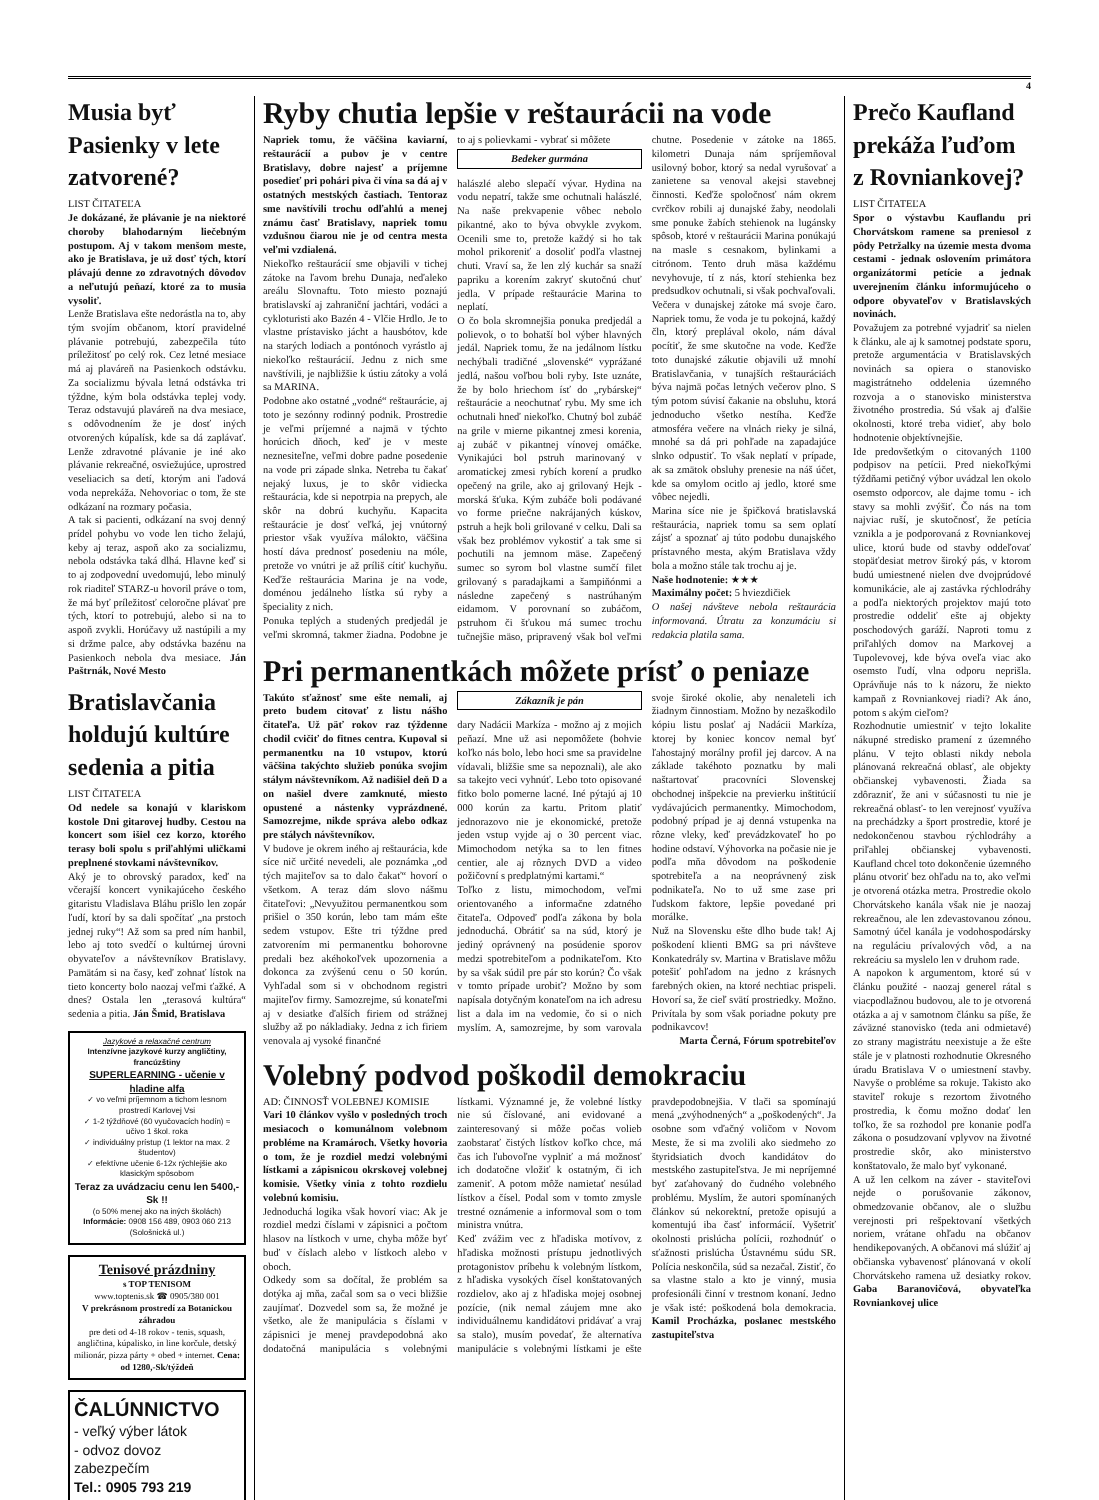4
Musia byť Pasienky v lete zatvorené?
LIST ČITATEĽA
Je dokázané, že plávanie je na niektoré choroby blahodarným liečebným postupom. Aj v takom menšom meste, ako je Bratislava, je už dosť tých, ktorí plávajú denne zo zdravotných dôvodov a neľutujú peňazí, ktoré za to musia vysoliť.
Lenže Bratislava ešte nedorástla na to, aby tým svojím občanom, ktorí pravidelné plávanie potrebujú, zabezpečila túto príležitosť po celý rok. Cez letné mesiace má aj plaváreň na Pasienkoch odstávku. Za socializmu bývala letná odstávka tri týždne, kým bola odstávka teplej vody. Teraz odstavujú plaváreň na dva mesiace, s odôvodnením že je dosť iných otvorených kúpalísk, kde sa dá zaplávať. Lenže zdravotné plávanie je iné ako plávanie rekreačné, osviežujúce, uprostred veseliacich sa detí, ktorým ani ľadová voda neprekáža. Nehovoriac o tom, že ste odkázaní na rozmary počasia.
A tak si pacienti, odkázaní na svoj denný prídel pohybu vo vode len ticho želajú, keby aj teraz, aspoň ako za socializmu, nebola odstávka taká dlhá. Hlavne keď si to aj zodpovední uvedomujú, lebo minulý rok riaditeľ STARZ-u hovoril práve o tom, že má byť príležitosť celoročne plávať pre tých, ktorí to potrebujú, alebo si na to aspoň zvykli. Horúčavy už nastúpili a my si držme palce, aby odstávka bazénu na Pasienkoch nebola dva mesiace. Ján Paštrnák, Nové Mesto
Bratislavčania holdujú kultúre sedenia a pitia
LIST ČITATEĽA
Od nedele sa konajú v klariskom kostole Dni gitarovej hudby. Cestou na koncert som išiel cez korzo, ktorého terasy boli spolu s priľahlými uličkami preplnené stovkami návštevníkov.
Aký je to obrovský paradox, keď na včerajší koncert vynikajúceho českého gitaristu Vladislava Bláhu prišlo len zopár ľudí, ktorí by sa dali spočítať „na prstoch jednej ruky“! Až som sa pred ním hanbil, lebo aj toto svedčí o kultúrnej úrovni obyvateľov a návštevníkov Bratislavy. Pamätám si na časy, keď zohnať lístok na tieto koncerty bolo naozaj veľmi ťažké. A dnes? Ostala len „terasová kultúra“ sedenia a pitia. Ján Šmid, Bratislava
Jazykové a relaxačné centrum
Intenzívne jazykové kurzy angličtiny, francúzštiny
SUPERLEARNING - učenie v hladine alfa
✓ vo veľmi príjemnom a tichom lesnom prostredí Karlovej Vsi
✓ 1-2 týždňové (60 vyučovacích hodín) ≈ učivo 1 škol. roka
✓ individuálny prístup (1 lektor na max. 2 študentov)
✓ efektívne učenie 6-12x rýchlejšie ako klasickým spôsobom
Teraz za uvádzaciu cenu len 5400,- Sk !!
(o 50% menej ako na iných školách)
Informácie: 0908 156 489, 0903 060 213 (Sološnická ul.)
Tenisové prázdniny
s TOP TENISOM
www.toptenis.sk ☎ 0905/380 001
V prekrásnom prostredí za Botanickou záhradou
pre deti od 4-18 rokov - tenis, squash, angličtina, kúpalisko, in line korčule, detský milionár, pizza párty + obed + internet. Cena: od 1280,-Sk/týždeň
ČALÚNNICTVO
- veľký výber látok
- odvoz dovoz zabezpečím
Tel.: 0905 793 219
Ryby chutia lepšie v reštaurácii na vode
Napriek tomu, že väčšina kaviarní, reštaurácií a pubov je v centre Bratislavy, dobre najesť a príjemne posedieť pri pohári piva či vína sa dá aj v ostatných mestských častiach. Tentoraz sme navštívili trochu odľahlú a menej známu časť Bratislavy, napriek tomu vzdušnou čiarou nie je od centra mesta veľmi vzdialená.
Niekoľko reštaurácií sme objavili v tichej zátoke na ľavom brehu Dunaja, neďaleko areálu Slovnaftu. Toto miesto poznajú bratislavskí aj zahraniční jachtári, vodáci a cykloturisti ako Bazén 4 - Vlčie Hrdlo. Je to vlastne prístavisko jácht a hausbótov, kde na starých lodiach a pontónoch vyrástlo aj niekoľko reštaurácií. Jednu z nich sme navštívili, je najbližšie k ústiu zátoky a volá sa MARINA.
Podobne ako ostatné „vodné“ reštaurácie, aj toto je sezónny rodinný podnik. Prostredie je veľmi príjemné a najmä v týchto horúcich dňoch, keď je v meste neznesiteľne, veľmi dobre padne posedenie na vode pri západe slnka. Netreba tu čakať nejaký luxus, je to skôr vidiecka reštaurácia, kde si nepotrpia na prepych, ale skôr na dobrú kuchyňu. Kapacita reštaurácie je dosť veľká, jej vnútorný priestor však využíva málokto, väčšina hostí dáva prednosť posedeniu na móle, pretože vo vnútri je až príliš cítiť kuchyňu. Keďže reštaurácia Marina je na vode, doménou jedálneho lístka sú ryby a špeciality z nich.
Ponuka teplých a studených predjedál je veľmi skromná, takmer žiadna. Podobne je to aj s polievkami - vybrať si môžete
Bedeker gurmána
halászlé alebo slepačí vývar. Hydina na vodu nepatrí, takže sme ochutnali halászlé. Na naše prekvapenie vôbec nebolo pikantné, ako to býva obvykle zvykom. Ocenili sme to, pretože každý si ho tak mohol prikoreniť a dosoliť podľa vlastnej chuti. Vraví sa, že len zlý kuchár sa snaží papriku a korením zakryť skutočnú chuť jedla. V prípade reštaurácie Marina to neplatí.
O čo bola skromnejšia ponuka predjedál a polievok, o to bohatší bol výber hlavných jedál. Napriek tomu, že na jedálnom lístku nechýbali tradičné „slovenské“ vyprážané jedlá, našou voľbou boli ryby. Iste uznáte, že by bolo hriechom ísť do „rybárskej“ reštaurácie a neochutnať rybu. My sme ich ochutnali hneď niekoľko. Chutný bol zubáč na grile v mierne pikantnej zmesi korenia, aj zubáč v pikantnej vínovej omáčke. Vynikajúci bol pstruh marinovaný v aromatickej zmesi rybích korení a prudko opečený na grile, ako aj grilovaný Hejk - morská šťuka. Kým zubáče boli podávané vo forme priečne nakrájaných kúskov, pstruh a hejk boli grilované v celku. Dali sa však bez problémov vykostiť a tak sme si pochutili na jemnom mäse. Zapečený sumec so syrom bol vlastne sumčí filet grilovaný s paradajkami a šampiňónmi a následne zapečený s nastrúhaným eidamom. V porovnaní so zubáčom, pstruhom či šťukou má sumec trochu tučnejšie mäso, pripravený však bol veľmi chutne. Posedenie v zátoke na 1865. kilometri Dunaja nám spríjemňoval usilovný bobor, ktorý sa nedal vyrušovať a zanietene sa venoval akejsi stavebnej činnosti. Keďže spoločnosť nám okrem cvrčkov robili aj dunajské žaby, neodolali sme ponuke žabích stehienok na lugánsky spôsob, ktoré v reštaurácii Marina ponúkajú na masle s cesnakom, bylinkami a citrónom. Tento druh mäsa každému nevyhovuje, tí z nás, ktorí stehienka bez predsudkov ochutnali, si však pochvaľovali.
Večera v dunajskej zátoke má svoje čaro. Napriek tomu, že voda je tu pokojná, každý čln, ktorý preplával okolo, nám dával pocítiť, že sme skutočne na vode. Keďže toto dunajské zákutie objavili už mnohí Bratislavčania, v tunajších reštauráciách býva najmä počas letných večerov plno. S tým potom súvisí čakanie na obsluhu, ktorá jednoducho všetko nestíha. Keďže atmosféra večere na vlnách rieky je silná, mnohé sa dá pri pohľade na zapadajúce slnko odpustiť. To však neplatí v prípade, ak sa zmätok obsluhy prenesie na náš účet, kde sa omylom ocitlo aj jedlo, ktoré sme vôbec nejedli.
Marina síce nie je špičková bratislavská reštaurácia, napriek tomu sa sem oplatí zájsť a spoznať aj túto podobu dunajského prístavného mesta, akým Bratislava vždy bola a možno stále tak trochu aj je.
Naše hodnotenie: ★★★
Maximálny počet: 5 hviezdičiek
O našej návšteve nebola reštaurácia informovaná. Útratu za konzumáciu si redakcia platila sama.
Pri permanentkách môžete prísť o peniaze
Takúto sťažnosť sme ešte nemali, aj preto budem citovať z listu nášho čitateľa. Už päť rokov raz týždenne chodil cvičiť do fitnes centra. Kupoval si permanentku na 10 vstupov, ktorú väčšina takýchto služieb ponúka svojim stálym návštevníkom. Až nadišiel deň D a on našiel dvere zamknuté, miesto opustené a nástenky vyprázdnené. Samozrejme, nikde správa alebo odkaz pre stálych návštevníkov.
V budove je okrem iného aj reštaurácia, kde síce nič určité nevedeli, ale poznámka „od tých majiteľov sa to dalo čakať“ hovorí o všetkom. A teraz dám slovo nášmu čitateľovi: „Nevyužitou permanentkou som prišiel o 350 korún, lebo tam mám ešte sedem vstupov. Ešte tri týždne pred zatvorením mi permanentku bohorovne predali bez akéhokoľvek upozornenia a dokonca za zvýšenú cenu o 50 korún. Vyhľadal som si v obchodnom registri majiteľov firmy. Samozrejme, sú konateľmi aj v desiatke ďalších firiem od strážnej služby až po nákladiaky. Jedna z ich firiem venovala aj vysoké finančné
Zákazník je pán
dary Nadácii Markíza - možno aj z mojich peňazí. Mne už asi nepomôžete (bohvie koľko nás bolo, lebo hoci sme sa pravidelne vídavali, bližšie sme sa nepoznali), ale ako sa takejto veci vyhnúť. Lebo toto opisované fitko bolo pomerne lacné. Iné pýtajú aj 10 000 korún za kartu. Pritom platiť jednorazovo nie je ekonomické, pretože jeden vstup vyjde aj o 30 percent viac. Mimochodom netýka sa to len fitnes centier, ale aj rôznych DVD a video požičovní s predplatnými kartami.“
Toľko z listu, mimochodom, veľmi orientovaného a informačne zdatného čitateľa. Odpoveď podľa zákona by bola jednoduchá. Obrátiť sa na súd, ktorý je jediný oprávnený na posúdenie sporov medzi spotrebiteľom a podnikateľom. Kto by sa však súdil pre pár sto korún? Čo však v tomto prípade urobiť? Možno by som napísala dotyčným konateľom na ich adresu list a dala im na vedomie, čo si o nich myslím. A, samozrejme, by som varovala svoje široké okolie, aby nenaleteli ich žiadnym činnostiam. Možno by nezaškodilo kópiu listu poslať aj Nadácii Markíza, ktorej by koniec koncov nemal byť ľahostajný morálny profil jej darcov. A na základe takéhoto poznatku by mali naštartovať pracovníci Slovenskej obchodnej inšpekcie na previerku inštitúcií vydávajúcich permanentky. Mimochodom, podobný prípad je aj denná vstupenka na rôzne vleky, keď prevádzkovateľ ho po hodine odstaví. Výhovorka na počasie nie je podľa mňa dôvodom na poškodenie spotrebiteľa a na neoprávnený zisk podnikateľa. No to už sme zase pri ľudskom faktore, lepšie povedané pri morálke.
Nuž na Slovensku ešte dlho bude tak! Aj poškodení klienti BMG sa pri návšteve Konkatedrály sv. Martina v Bratislave môžu potešiť pohľadom na jedno z krásnych farebných okien, na ktoré nechtiac prispeli. Hovorí sa, že cieľ svätí prostriedky. Možno. Privítala by som však poriadne pokuty pre podnikavcov!
Marta Černá, Fórum spotrebiteľov
Volebný podvod poškodil demokraciu
AD: ČINNOSŤ VOLEBNEJ KOMISIE
Vari 10 článkov vyšlo v posledných troch mesiacoch o komunálnom volebnom probléme na Kramároch. Všetky hovoria o tom, že je rozdiel medzi volebnými lístkami a zápisnicou okrskovej volebnej komisie. Všetky vinia z tohto rozdielu volebnú komisiu.
Jednoduchá logika však hovorí viac: Ak je rozdiel medzi číslami v zápisnici a počtom hlasov na lístkoch v urne, chyba môže byť buď v číslach alebo v lístkoch alebo v oboch.
Odkedy som sa dočítal, že problém sa dotýka aj mňa, začal som sa o veci bližšie zaujímať. Dozvedel som sa, že možné je všetko, ale že manipulácia s číslami v zápisnici je menej pravdepodobná ako dodatočná manipulácia s volebnými lístkami. Významné je, že volebné lístky nie sú číslované, ani evidované a zainteresovaný si môže počas volieb zaobstarať čistých lístkov koľko chce, má čas ich ľubovoľne vyplniť a má možnosť ich dodatočne vložiť k ostatným, či ich zameniť. A potom môže namietať nesúlad lístkov a čísel. Podal som v tomto zmysle trestné oznámenie a informoval som o tom ministra vnútra.
Keď zvážim vec z hľadiska motívov, z hľadiska možnosti prístupu jednotlivých protagonistov príbehu k volebným lístkom, z hľadiska vysokých čísel konštatovaných rozdielov, ako aj z hľadiska mojej osobnej pozície, (nik nemal záujem mne ako individuálnemu kandidátovi pridávať a vraj sa stalo), musím povedať, že alternatíva manipulácie s volebnými lístkami je ešte pravdepodobnejšia. V tlači sa spomínajú mená „zvýhodnených“ a „poškodených“. Ja osobne som vďačný voličom v Novom Meste, že si ma zvolili ako siedmeho zo štyridsiatich dvoch kandidátov do mestského zastupiteľstva. Je mi nepríjemné byť zaťahovaný do čudného volebného problému. Myslím, že autori spomínaných článkov sú nekorektní, pretože opisujú a komentujú iba časť informácií. Vyšetriť okolnosti prislúcha polícii, rozhodnúť o sťažnosti prislúcha Ústavnému súdu SR. Polícia neskončila, súd sa nezačal. Zistiť, čo sa vlastne stalo a kto je vinný, musia profesionáli činní v trestnom konaní. Jedno je však isté: poškodená bola demokracia. Kamil Procházka, poslanec mestského zastupiteľstva
Prečo Kaufland prekáža ľuďom z Rovniankovej?
LIST ČITATEĽA
Spor o výstavbu Kauflandu pri Chorvátskom ramene sa preniesol z pôdy Petržalky na územie mesta dvoma cestami - jednak oslovením primátora organizátormi petície a jednak uverejnením článku informujúceho o odpore obyvateľov v Bratislavských novinách.
Považujem za potrebné vyjadriť sa nielen k článku, ale aj k samotnej podstate sporu, pretože argumentácia v Bratislavských novinách sa opiera o stanovisko magistrátneho oddelenia územného rozvoja a o stanovisko ministerstva životného prostredia. Sú však aj ďalšie okolnosti, ktoré treba vidieť, aby bolo hodnotenie objektívnejšie.
Ide predovšetkým o citovaných 1100 podpisov na petícii. Pred niekoľkými týždňami petičný výbor uvádzal len okolo osemsto odporcov, ale dajme tomu - ich stavy sa mohli zvýšiť. Čo nás na tom najviac ruší, je skutočnosť, že petícia vznikla a je podporovaná z Rovniankovej ulice, ktorú bude od stavby oddeľovať stopäťdesiat metrov široký pás, v ktorom budú umiestnené nielen dve dvojprúdové komunikácie, ale aj zastávka rýchlodráhy a podľa niektorých projektov majú toto prostredie oddeliť ešte aj objekty poschodových garáží. Naproti tomu z priľahlých domov na Markovej a Tupolevovej, kde býva oveľa viac ako osemsto ľudí, vlna odporu neprišla. Oprávňuje nás to k názoru, že niekto kampaň z Rovniankovej riadi? Ak áno, potom s akým cieľom?
Rozhodnutie umiestniť v tejto lokalite nákupné stredisko pramení z územného plánu. V tejto oblasti nikdy nebola plánovaná rekreačná oblasť, ale objekty občianskej vybavenosti. Žiada sa zdôrazniť, že ani v súčasnosti tu nie je rekreačná oblasť- to len verejnosť využíva na prechádzky a šport prostredie, ktoré je nedokončenou stavbou rýchlodráhy a priľahlej občianskej vybavenosti. Kaufland chcel toto dokončenie územného plánu otvoriť bez ohľadu na to, ako veľmi je otvorená otázka metra. Prostredie okolo Chorvátskeho kanála však nie je naozaj rekreačnou, ale len zdevastovanou zónou. Samotný účel kanála je vodohospodársky na reguláciu prívalových vôd, a na rekreáciu sa myslelo len v druhom rade.
A napokon k argumentom, ktoré sú v článku použité - naozaj generel rátal s viacpodlažnou budovou, ale to je otvorená otázka a aj v samotnom článku sa píše, že záväzné stanovisko (teda ani odmietavé) zo strany magistrátu neexistuje a že ešte stále je v platnosti rozhodnutie Okresného úradu Bratislava V o umiestnení stavby. Navyše o probléme sa rokuje. Takisto ako staviteľ rokuje s rezortom životného prostredia, k čomu možno dodať len toľko, že sa rozhodol pre konanie podľa zákona o posudzovaní vplyvov na životné prostredie skôr, ako ministerstvo konštatovalo, že malo byť vykonané.
A už len celkom na záver - staviteľovi nejde o porušovanie zákonov, obmedzovanie občanov, ale o službu verejnosti pri rešpektovaní všetkých noriem, vrátane ohľadu na občanov hendikepovaných. A občanovi má slúžiť aj občianska vybavenosť plánovaná v okolí Chorvátskeho ramena už desiatky rokov. Gaba Baranovičová, obyvateľka Rovniankovej ulice